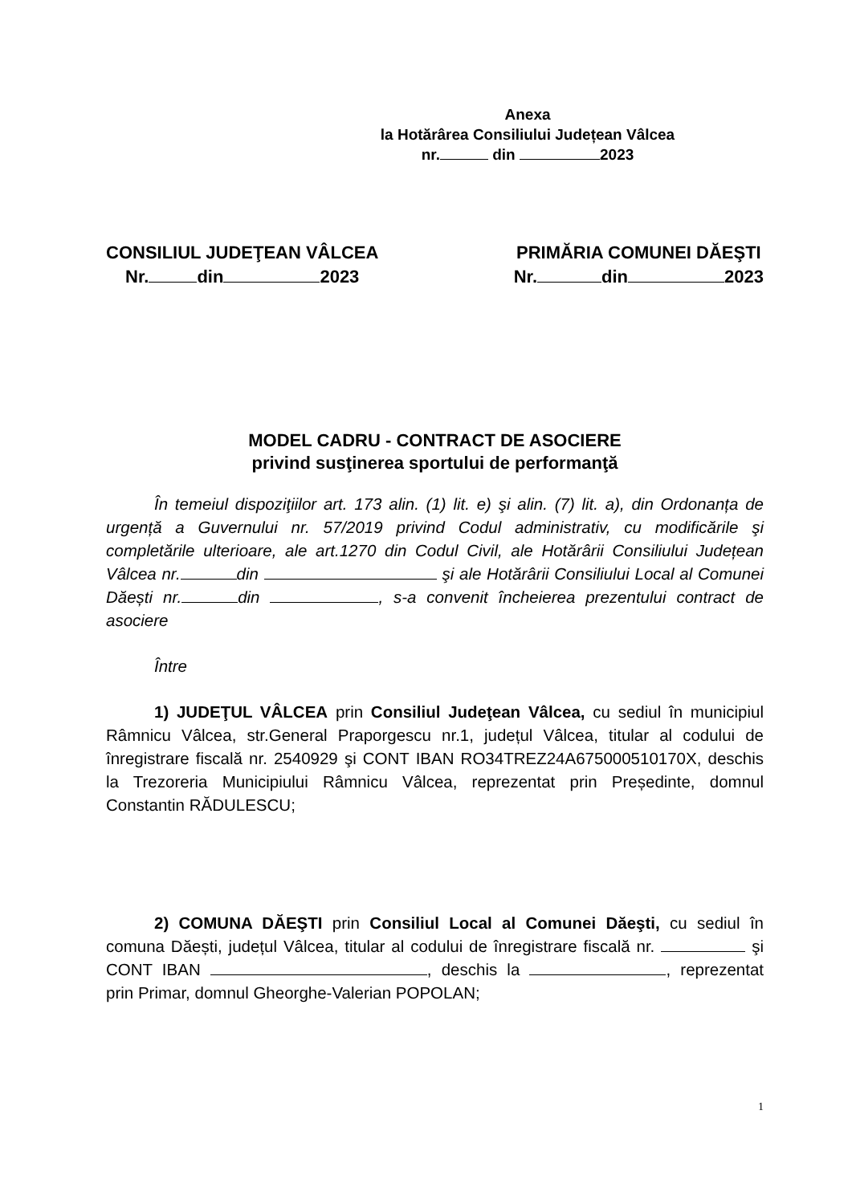Anexa
la Hotărârea Consiliului Județean Vâlcea
nr. din 2023
CONSILIUL JUDEŢEAN VÂLCEA
Nr. din 2023
PRIMĂRIA COMUNEI DĂEŞTI
Nr. din 2023
MODEL CADRU - CONTRACT DE ASOCIERE
privind susţinerea sportului de performanţă
În temeiul dispoziţiilor art. 173 alin. (1) lit. e) şi alin. (7) lit. a), din Ordonanța de urgență a Guvernului nr. 57/2019 privind Codul administrativ, cu modificările şi completările ulterioare, ale art.1270 din Codul Civil, ale Hotărârii Consiliului Județean Vâlcea nr. din şi ale Hotărârii Consiliului Local al Comunei Dăești nr. din , s-a convenit încheierea prezentului contract de asociere
Între
1) JUDEŢUL VÂLCEA prin Consiliul Judeţean Vâlcea, cu sediul în municipiul Râmnicu Vâlcea, str.General Praporgescu nr.1, județul Vâlcea, titular al codului de înregistrare fiscală nr. 2540929 şi CONT IBAN RO34TREZ24A675000510170X, deschis la Trezoreria Municipiului Râmnicu Vâlcea, reprezentat prin Președinte, domnul Constantin RĂDULESCU;
2) COMUNA DĂEŞTI prin Consiliul Local al Comunei Dăeşti, cu sediul în comuna Dăești, județul Vâlcea, titular al codului de înregistrare fiscală nr. şi CONT IBAN , deschis la , reprezentat prin Primar, domnul Gheorghe-Valerian POPOLAN;
1